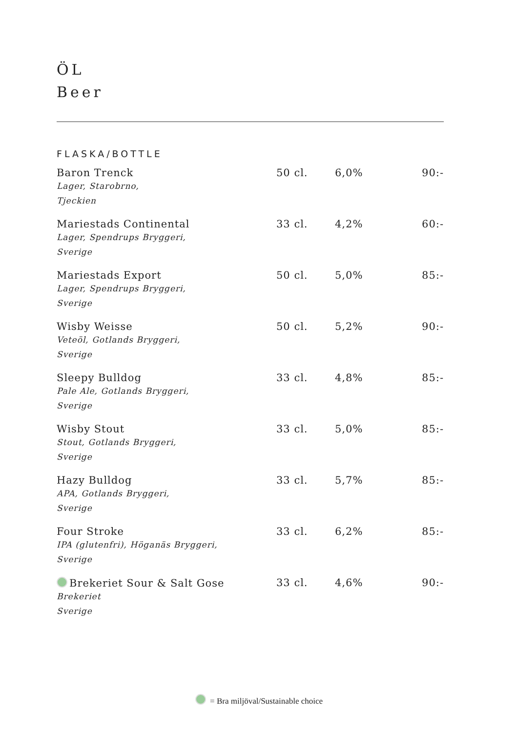ÖL
Beer
FLASKA/BOTTLE
| Baron Trenck Lager, Starobrno, Tjeckien | 50 cl. | 6,0% | 90:- |
| Mariestads Continental Lager, Spendrups Bryggeri, Sverige | 33 cl. | 4,2% | 60:- |
| Mariestads Export Lager, Spendrups Bryggeri, Sverige | 50 cl. | 5,0% | 85:- |
| Wisby Weisse Veteöl, Gotlands Bryggeri, Sverige | 50 cl. | 5,2% | 90:- |
| Sleepy Bulldog Pale Ale, Gotlands Bryggeri, Sverige | 33 cl. | 4,8% | 85:- |
| Wisby Stout Stout, Gotlands Bryggeri, Sverige | 33 cl. | 5,0% | 85:- |
| Hazy Bulldog APA, Gotlands Bryggeri, Sverige | 33 cl. | 5,7% | 85:- |
| Four Stroke IPA (glutenfri), Höganäs Bryggeri, Sverige | 33 cl. | 6,2% | 85:- |
| Brekeriet Sour & Salt Gose Brekeriet Sverige | 33 cl. | 4,6% | 90:- |
= Bra miljöval/Sustainable choice